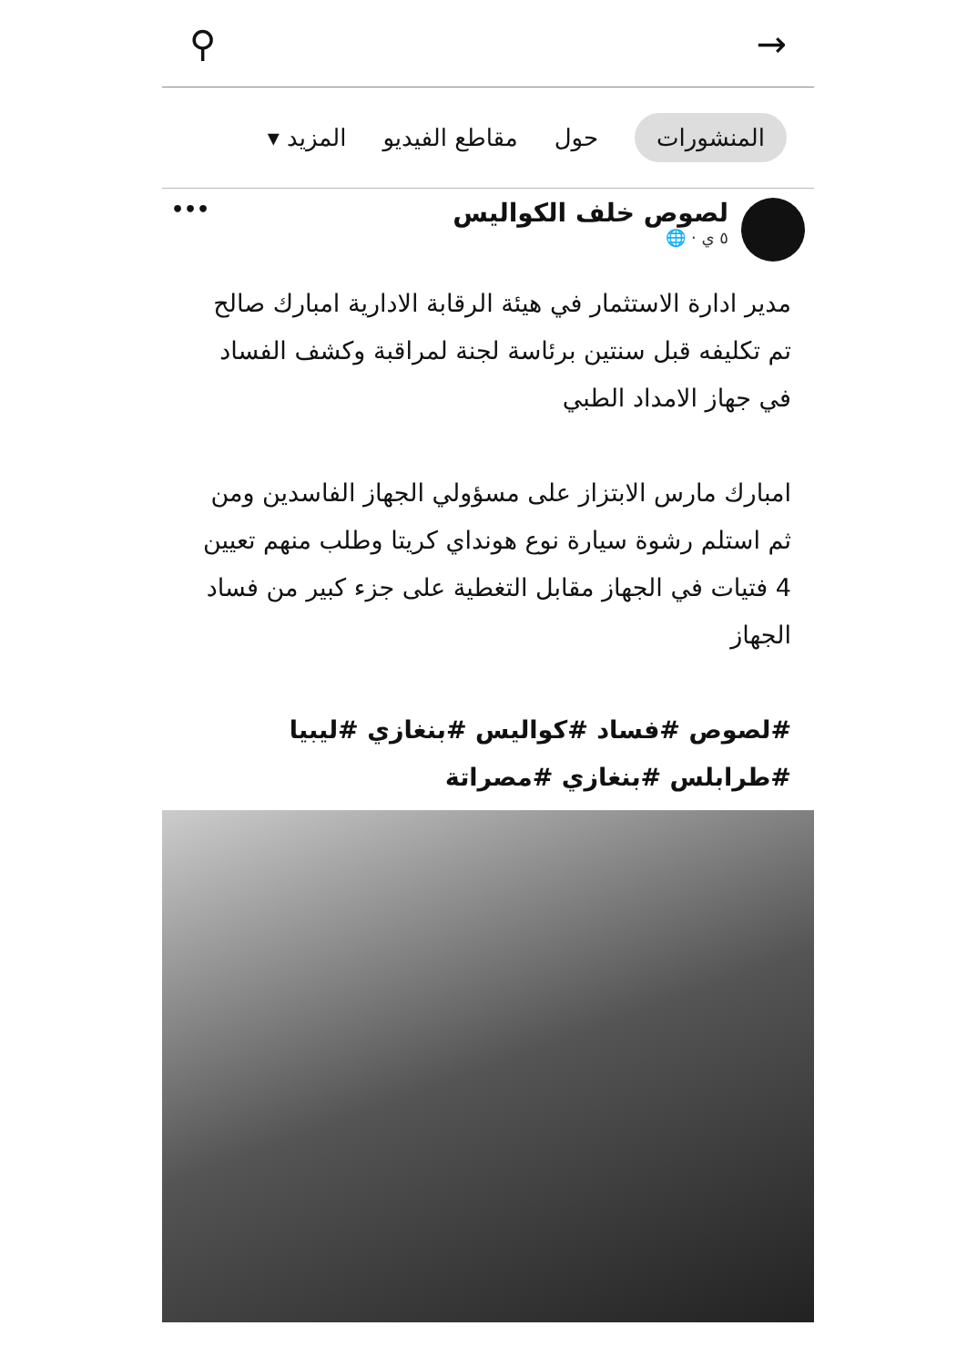⚲ →
المنشورات حول مقاطع الفيديو المزيد ▾
لصوص خلف الكواليس
٥ ي · 🌐
•••
مدير ادارة الاستثمار في هيئة الرقابة الادارية امبارك صالح تم تكليفه قبل سنتين برئاسة لجنة لمراقبة وكشف الفساد في جهاز الامداد الطبي
امبارك مارس الابتزاز على مسؤولي الجهاز الفاسدين ومن ثم استلم رشوة سيارة نوع هونداي كريتا وطلب منهم تعيين 4 فتيات في الجهاز مقابل التغطية على جزء كبير من فساد الجهاز
#لصوص #فساد #كواليس #بنغازي #ليبيا #طرابلس #بنغازي #مصراتة